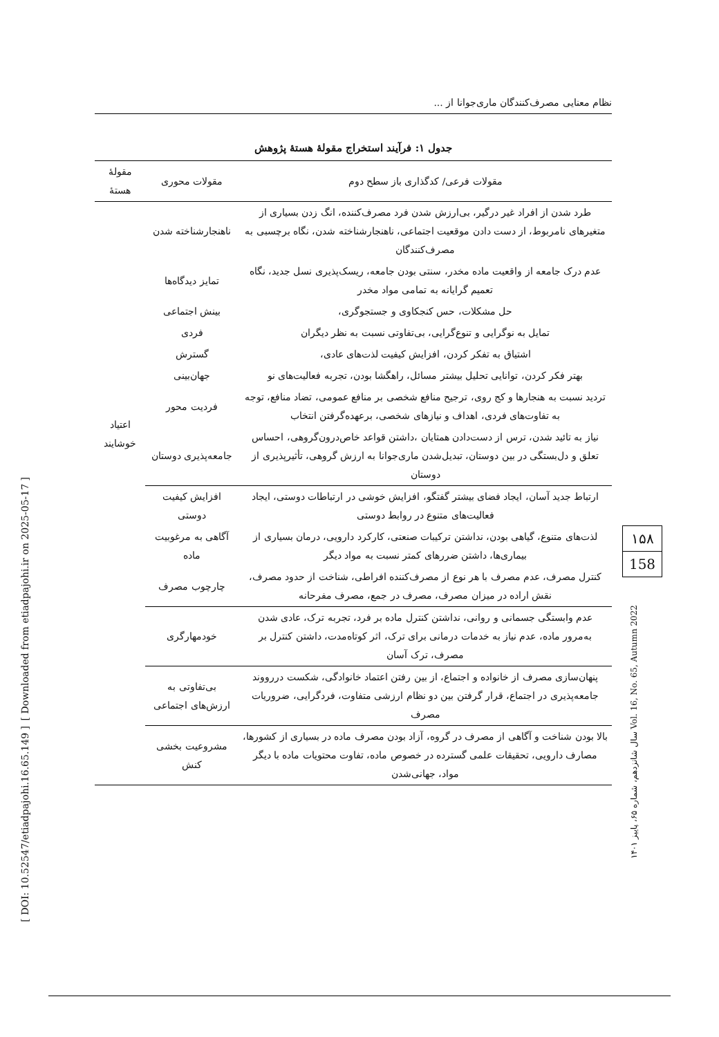نظام معنایی مصرف‌کنندگان ماری‌جوانا از ...
جدول ۱: فرآیند استخراج مقولهٔ هستهٔ پژوهش
| مقولات فرعی/ کدگذاری باز سطح دوم | مقولات محوری | مقولهٔ هستهٔ |
| --- | --- | --- |
| طرد شدن از افراد غیر درگیر، بی‌ارزش شدن فرد مصرف‌کننده، انگ زدن بسیاری از متغیرهای نامربوط، از دست دادن موقعیت اجتماعی، ناهنجارشناخته شدن، نگاه برچسبی به مصرف‌کنندگان | ناهنجارشناخته شدن | اعتیاد خوشایند |
| عدم درک جامعه از واقعیت ماده مخدر، سنتی بودن جامعه، ریسک‌پذیری نسل جدید، نگاه تعمیم گرایانه به تمامی مواد مخدر | تمایز دیدگاه‌ها | |
| حل مشکلات، حس کنجکاوی و جستجوگری، | بینش اجتماعی | |
| تمایل به نوگرایی و تنوع‌گرایی، بی‌تفاوتی نسبت به نظر دیگران | فردی | |
| اشتیاق به تفکر کردن، افزایش کیفیت لذت‌های عادی، | گسترش | |
| بهتر فکر کردن، توانایی تحلیل بیشتر مسائل، راهگشا بودن، تجربه فعالیت‌های نو | جهان‌بینی | |
| تردید نسبت به هنجارها و کج روی، ترجیح منافع شخصی بر منافع عمومی، تضاد منافع، توجه به تفاوت‌های فردی، اهداف و نیازهای شخصی، برعهده‌گرفتن انتخاب | فردیت محور | |
| نیاز به تائید شدن، ترس از دست‌دادن همتایان ،داشتن قواعد خاص‌درون‌گروهی، احساس تعلق و دل‌بستگی در بین دوستان، تبدیل‌شدن ماری‌جوانا به ارزش گروهی، تأثیرپذیری از دوستان | جامعه‌پذیری دوستان | |
| ارتباط جدید آسان، ایجاد فضای بیشتر گفتگو، افزایش خوشی در ارتباطات دوستی، ایجاد فعالیت‌های متنوع در روابط دوستی | افزایش کیفیت دوستی | |
| لذت‌های متنوع، گیاهی بودن، نداشتن ترکیبات صنعتی، کارکرد دارویی، درمان بسیاری از بیماری‌ها، داشتن ضررهای کمتر نسبت به مواد دیگر | آگاهی به مرغوبیت ماده | |
| کنترل مصرف، عدم مصرف با هر نوع از مصرف‌کننده افراطی، شناخت از حدود مصرف، نقش اراده در میزان مصرف، مصرف در جمع، مصرف مفرحانه | چارچوب مصرف | |
| عدم وابستگی جسمانی و روانی، نداشتن کنترل ماده بر فرد، تجربه ترک، عادی شدن به‌مرور ماده، عدم نیاز به خدمات درمانی برای ترک، اثر کوتاه‌مدت، داشتن کنترل بر مصرف، ترک آسان | خودمهارگری | |
| پنهان‌سازی مصرف از خانواده و اجتماع، از بین رفتن اعتماد خانوادگی، شکست دررووند جامعه‌پذیری در اجتماع، قرار گرفتن بین دو نظام ارزشی متفاوت، فردگرایی، ضروریات مصرف | بی‌تفاوتی به ارزش‌های اجتماعی | |
| بالا بودن شناخت و آگاهی از مصرف در گروه، آزاد بودن مصرف ماده در بسیاری از کشورها، مصارف دارویی، تحقیقات علمی گسترده در خصوص ماده، تفاوت محتویات ماده با دیگر مواد، جهانی‌شدن | مشروعیت بخشی کنش | |
۱۵۸
158
سال شانزدهم، شماره ۶۵، پاییز ۱۴۰۱ Vol. 16, No. 65, Autumn 2022
[ Downloaded from etiadpajohi.ir on 2025-05-17 ]
[ DOI: 10.52547/etiadpajohi.16.65.149 ]